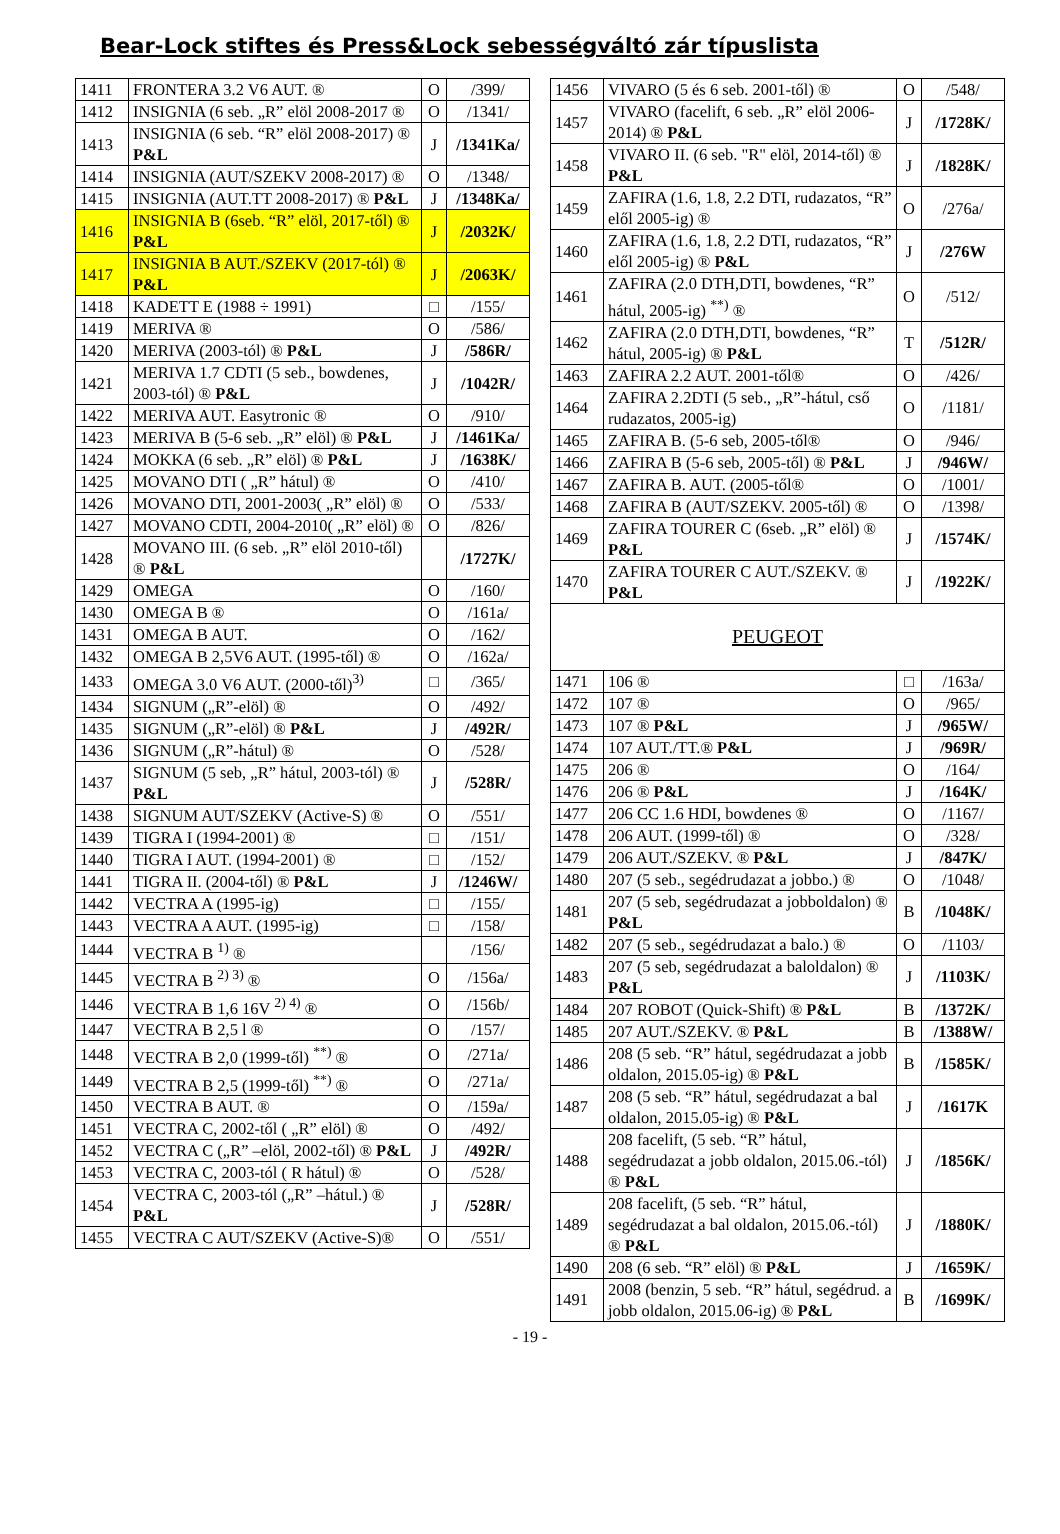Bear-Lock stiftes és Press&Lock sebességváltó zár típuslista
| 1411 | FRONTERA 3.2 V6 AUT. ® | O | /399/ |
| 1412 | INSIGNIA (6 seb. „R” elöl 2008-2017 ® | O | /1341/ |
| 1413 | INSIGNIA (6 seb. “R” elöl 2008-2017) ® P&L | J | /1341Ka/ |
| 1414 | INSIGNIA (AUT/SZEKV 2008-2017) ® | O | /1348/ |
| 1415 | INSIGNIA (AUT.TT 2008-2017) ® P&L | J | /1348Ka/ |
| 1416 | INSIGNIA B (6seb. “R” elöl, 2017-től) ® P&L | J | /2032K/ |
| 1417 | INSIGNIA B AUT./SZEKV (2017-tól) ® P&L | J | /2063K/ |
| 1418 | KADETT E (1988 ÷ 1991) | □ | /155/ |
| 1419 | MERIVA ® | O | /586/ |
| 1420 | MERIVA (2003-tól) ® P&L | J | /586R/ |
| 1421 | MERIVA 1.7 CDTI (5 seb., bowdenes, 2003-tól) ® P&L | J | /1042R/ |
| 1422 | MERIVA AUT. Easytronic ® | O | /910/ |
| 1423 | MERIVA B (5-6 seb. „R” elöl) ® P&L | J | /1461Ka/ |
| 1424 | MOKKA (6 seb. „R” elöl) ® P&L | J | /1638K/ |
| 1425 | MOVANO DTI ( „R” hátul) ® | O | /410/ |
| 1426 | MOVANO DTI, 2001-2003( „R” elöl) ® | O | /533/ |
| 1427 | MOVANO CDTI, 2004-2010( „R” elöl) ® | O | /826/ |
| 1428 | MOVANO III. (6 seb. „R” elöl 2010-től) ® P&L | | /1727K/ |
| 1429 | OMEGA | O | /160/ |
| 1430 | OMEGA B ® | O | /161a/ |
| 1431 | OMEGA B AUT. | O | /162/ |
| 1432 | OMEGA B 2,5V6 AUT. (1995-től) ® | O | /162a/ |
| 1433 | OMEGA 3.0 V6 AUT. (2000-től)<sup>3)</sup> | □ | /365/ |
| 1434 | SIGNUM („R”-elöl) ® | O | /492/ |
| 1435 | SIGNUM („R”-elöl) ® P&L | J | /492R/ |
| 1436 | SIGNUM („R”-hátul) ® | O | /528/ |
| 1437 | SIGNUM (5 seb, „R” hátul, 2003-tól) ® P&L | J | /528R/ |
| 1438 | SIGNUM AUT/SZEKV (Active-S) ® | O | /551/ |
| 1439 | TIGRA I (1994-2001) ® | □ | /151/ |
| 1440 | TIGRA I AUT. (1994-2001) ® | □ | /152/ |
| 1441 | TIGRA II. (2004-től) ® P&L | J | /1246W/ |
| 1442 | VECTRA A (1995-ig) | □ | /155/ |
| 1443 | VECTRA A AUT. (1995-ig) | □ | /158/ |
| 1444 | VECTRA B <sup>1)</sup> ® | | /156/ |
| 1445 | VECTRA B <sup>2) 3)</sup> ® | O | /156a/ |
| 1446 | VECTRA B 1,6 16V <sup>2) 4)</sup> ® | O | /156b/ |
| 1447 | VECTRA B 2,5 l ® | O | /157/ |
| 1448 | VECTRA B 2,0 (1999-től) <sup>**)</sup> ® | O | /271a/ |
| 1449 | VECTRA B 2,5 (1999-től) <sup>**)</sup> ® | O | /271a/ |
| 1450 | VECTRA B AUT. ® | O | /159a/ |
| 1451 | VECTRA C, 2002-től ( „R” elöl) ® | O | /492/ |
| 1452 | VECTRA C („R” –elöl, 2002-től) ® P&L | J | /492R/ |
| 1453 | VECTRA C, 2003-tól ( R hátul) ® | O | /528/ |
| 1454 | VECTRA C, 2003-tól („R” –hátul.) ® P&L | J | /528R/ |
| 1455 | VECTRA C AUT/SZEKV (Active-S)® | O | /551/ |
| 1456 | VIVARO (5 és 6 seb. 2001-től) ® | O | /548/ |
| 1457 | VIVARO (facelift, 6 seb. „R” elöl 2006-2014) ® P&L | J | /1728K/ |
| 1458 | VIVARO II. (6 seb. "R" elöl, 2014-től) ® P&L | J | /1828K/ |
| 1459 | ZAFIRA (1.6, 1.8, 2.2 DTI, rudazatos, “R” elől 2005-ig) ® | O | /276a/ |
| 1460 | ZAFIRA (1.6, 1.8, 2.2 DTI, rudazatos, “R” elől 2005-ig) ® P&L | J | /276W |
| 1461 | ZAFIRA (2.0 DTH,DTI, bowdenes, “R” hátul, 2005-ig) <sup>**)</sup> ® | O | /512/ |
| 1462 | ZAFIRA (2.0 DTH,DTI, bowdenes, “R” hátul, 2005-ig) ® P&L | T | /512R/ |
| 1463 | ZAFIRA 2.2 AUT. 2001-től® | O | /426/ |
| 1464 | ZAFIRA 2.2DTI (5 seb., „R”-hátul, cső rudazatos, 2005-ig) | O | /1181/ |
| 1465 | ZAFIRA B. (5-6 seb, 2005-től® | O | /946/ |
| 1466 | ZAFIRA B (5-6 seb, 2005-től) ® P&L | J | /946W/ |
| 1467 | ZAFIRA B. AUT. (2005-től® | O | /1001/ |
| 1468 | ZAFIRA B (AUT/SZEKV. 2005-től) ® | O | /1398/ |
| 1469 | ZAFIRA TOURER C (6seb. „R” elöl) ® P&L | J | /1574K/ |
| 1470 | ZAFIRA TOURER C AUT./SZEKV. ® P&L | J | /1922K/ |
| PEUGEOT | | | |
| 1471 | 106 ® | □ | /163a/ |
| 1472 | 107 ® | O | /965/ |
| 1473 | 107 ® P&L | J | /965W/ |
| 1474 | 107 AUT./TT.® P&L | J | /969R/ |
| 1475 | 206 ® | O | /164/ |
| 1476 | 206 ® P&L | J | /164K/ |
| 1477 | 206 CC 1.6 HDI, bowdenes ® | O | /1167/ |
| 1478 | 206 AUT. (1999-től) ® | O | /328/ |
| 1479 | 206 AUT./SZEKV. ® P&L | J | /847K/ |
| 1480 | 207 (5 seb., segédrudazat a jobbo.) ® | O | /1048/ |
| 1481 | 207 (5 seb, segédrudazat a jobboldalon) ® P&L | B | /1048K/ |
| 1482 | 207 (5 seb., segédrudazat a balo.) ® | O | /1103/ |
| 1483 | 207 (5 seb, segédrudazat a baloldalon) ® P&L | J | /1103K/ |
| 1484 | 207 ROBOT (Quick-Shift) ® P&L | B | /1372K/ |
| 1485 | 207 AUT./SZEKV. ® P&L | B | /1388W/ |
| 1486 | 208 (5 seb. “R” hátul, segédrudazat a jobb oldalon, 2015.05-ig) ® P&L | B | /1585K/ |
| 1487 | 208 (5 seb. “R” hátul, segédrudazat a bal oldalon, 2015.05-ig) ® P&L | J | /1617K |
| 1488 | 208 facelift, (5 seb. “R” hátul, segédrudazat a jobb oldalon, 2015.06.-tól) ® P&L | J | /1856K/ |
| 1489 | 208 facelift, (5 seb. “R” hátul, segédrudazat a bal oldalon, 2015.06.-tól) ® P&L | J | /1880K/ |
| 1490 | 208 (6 seb. “R” elöl) ® P&L | J | /1659K/ |
| 1491 | 2008 (benzin, 5 seb. “R” hátul, segédrud. a jobb oldalon, 2015.06-ig) ® P&L | B | /1699K/ |
- 19 -